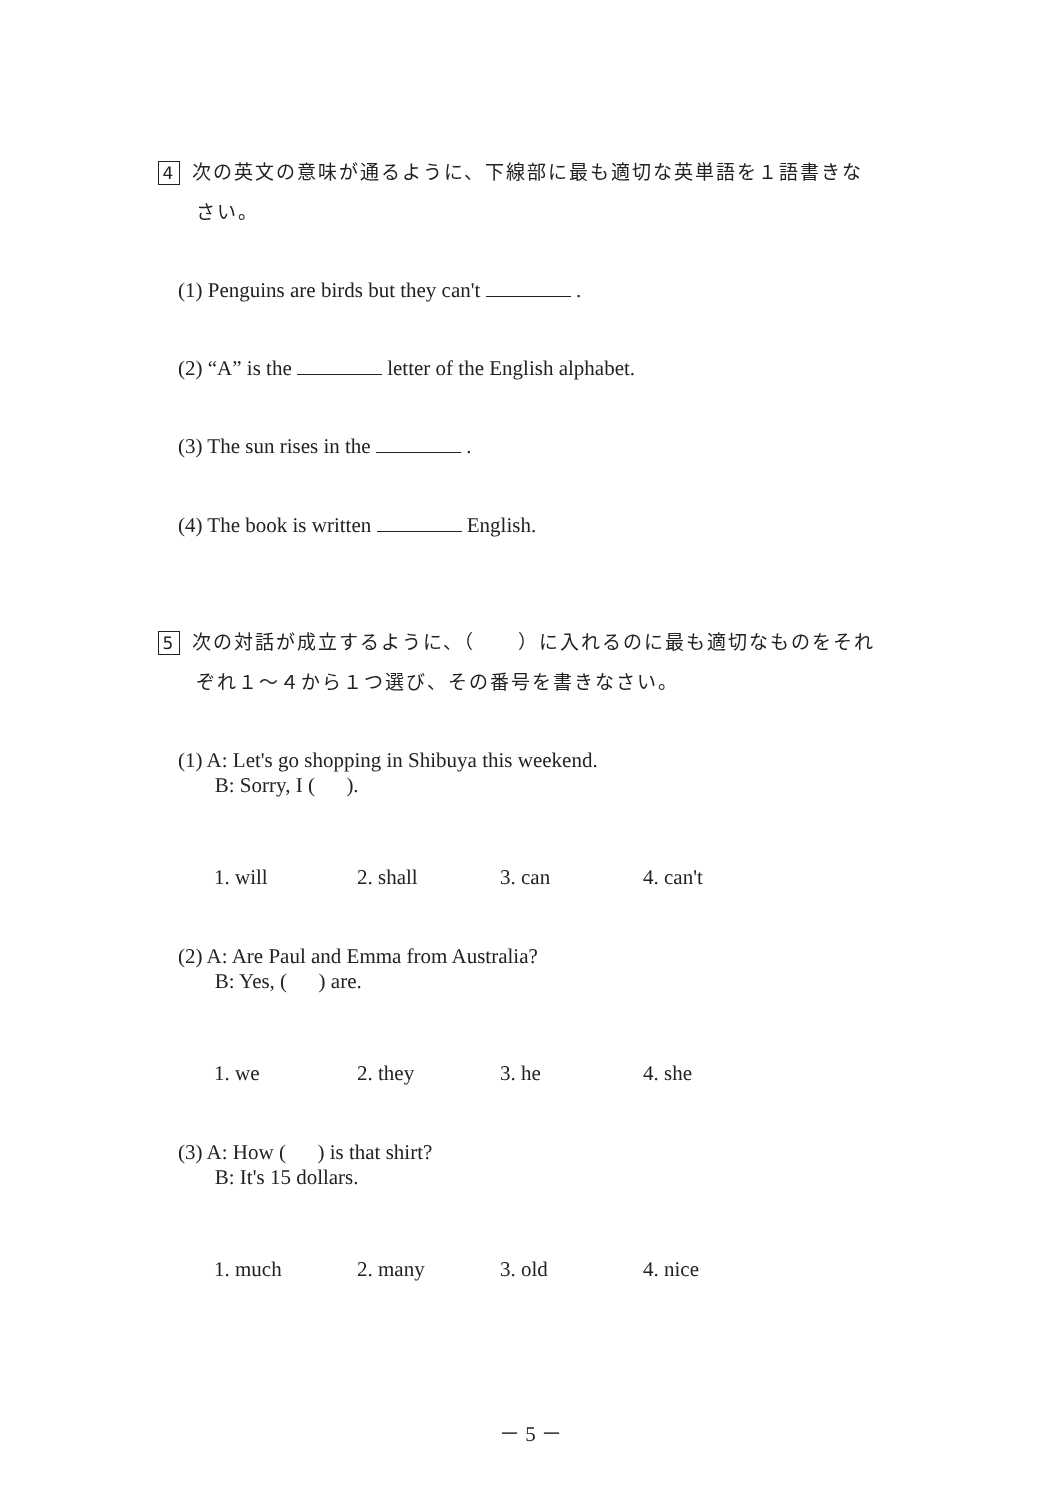4 次の英文の意味が通るように、下線部に最も適切な英単語を１語書きな
さい。
(1) Penguins are birds but they can't .
(2) “A” is the letter of the English alphabet.
(3) The sun rises in the .
(4) The book is written English.
5 次の対話が成立するように、（　　）に入れるのに最も適切なものをそれ
ぞれ１～４から１つ選び、その番号を書きなさい。
(1) A: Let's go shopping in Shibuya this weekend.
B: Sorry, I ( ).
1. will 2. shall 3. can 4. can't
(2) A: Are Paul and Emma from Australia?
B: Yes, ( ) are.
1. we 2. they 3. he 4. she
(3) A: How ( ) is that shirt?
B: It's 15 dollars.
1. much 2. many 3. old 4. nice
－ 5 －